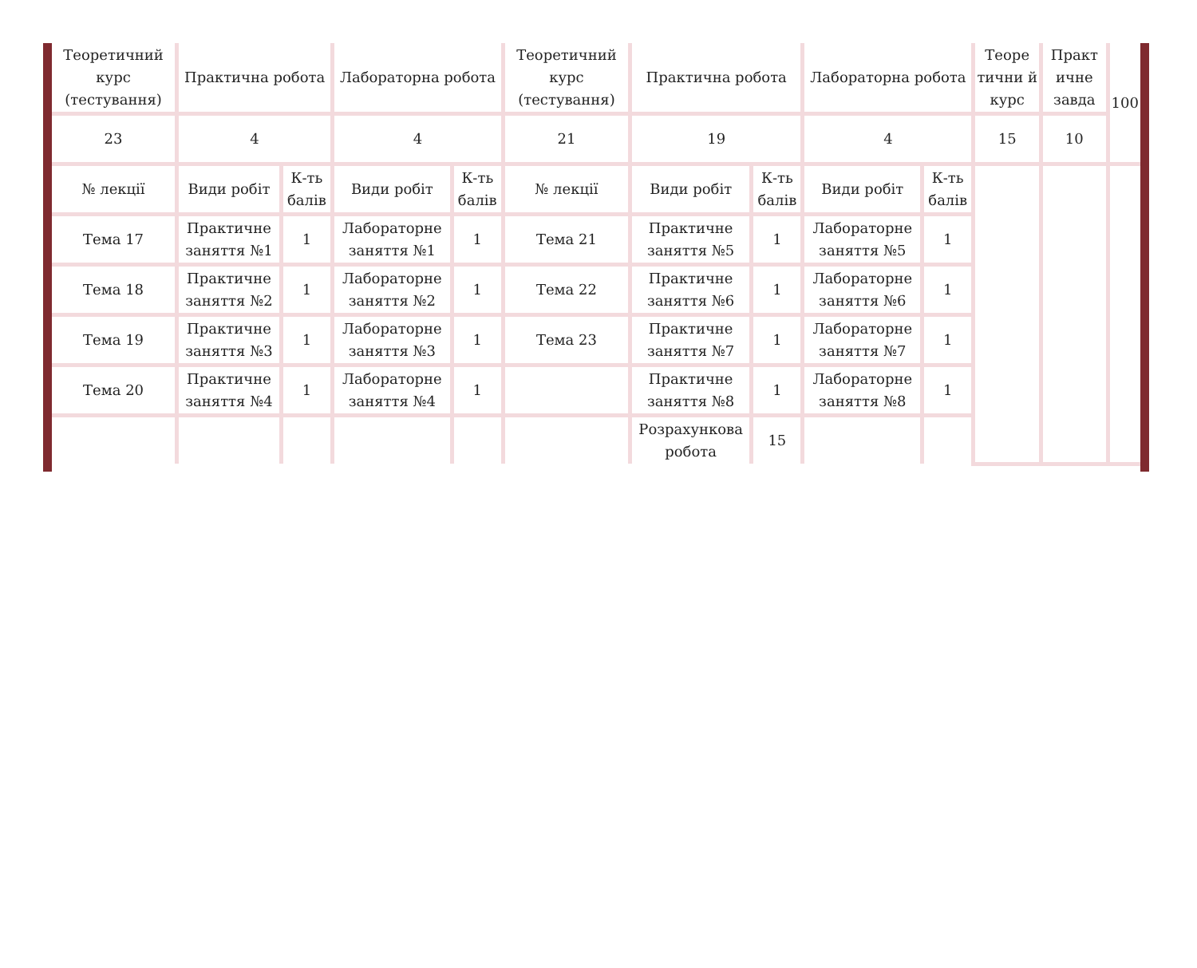| Теоретичний курс (тестування) | Практична робота | | Лабораторна робота | | Теоретичний курс (тестування) | Практична робота | | Лабораторна робота | | Теоре тични й курс | Практ ичне завда | 100 |
| 23 | 4 | | 4 | | 21 | 19 | | 4 | | 15 | 10 | |
| № лекції | Види робіт | К-ть балів | Види робіт | К-ть балів | № лекції | Види робіт | К-ть балів | Види робіт | К-ть балів | | | |
| Тема 17 | Практичне заняття №1 | 1 | Лабораторне заняття №1 | 1 | Тема 21 | Практичне заняття №5 | 1 | Лабораторне заняття №5 | 1 | | | |
| Тема 18 | Практичне заняття №2 | 1 | Лабораторне заняття №2 | 1 | Тема 22 | Практичне заняття №6 | 1 | Лабораторне заняття №6 | 1 | | | |
| Тема 19 | Практичне заняття №3 | 1 | Лабораторне заняття №3 | 1 | Тема 23 | Практичне заняття №7 | 1 | Лабораторне заняття №7 | 1 | | | |
| Тема 20 | Практичне заняття №4 | 1 | Лабораторне заняття №4 | 1 | | Практичне заняття №8 | 1 | Лабораторне заняття №8 | 1 | | | |
| | | | | | | Розрахункова робота | 15 | | | | | |